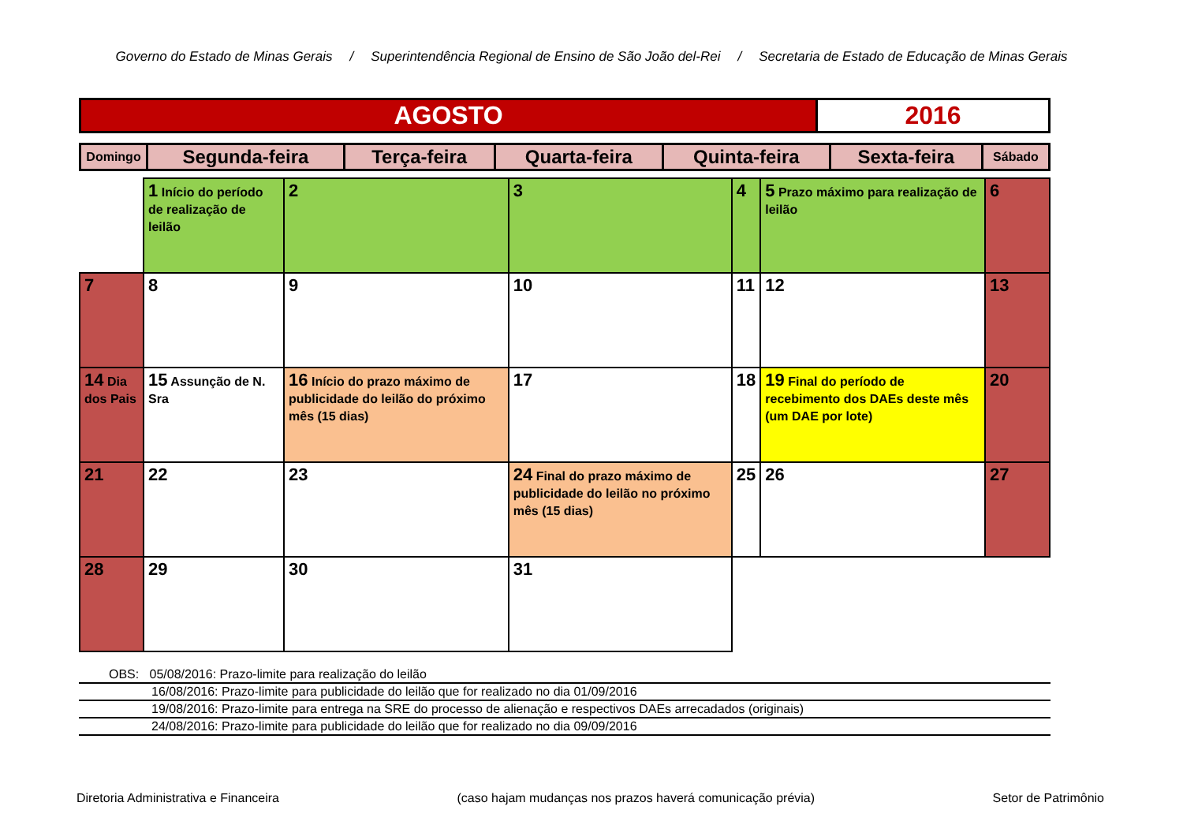Governo do Estado de Minas Gerais / Superintendência Regional de Ensino de São João del-Rei / Secretaria de Estado de Educação de Minas Gerais
| AGOSTO | 2016 |
| Domingo | Segunda-feira | Terça-feira | Quarta-feira | Quinta-feira | Sexta-feira | Sábado |
| | 1 Início do período de realização de leilão | 2 | 3 | 4 | 5 Prazo máximo para realização de leilão | 6 |
| 7 | 8 | 9 | 10 | 11 | 12 | 13 |
| 14 Dia dos Pais | 15 Assunção de N. Sra | 16 Início do prazo máximo de publicidade do leilão do próximo mês (15 dias) | 17 | 18 | 19 Final do período de recebimento dos DAEs deste mês (um DAE por lote) | 20 |
| 21 | 22 | 23 | 24 Final do prazo máximo de publicidade do leilão no próximo mês (15 dias) | 25 | 26 | 27 |
| 28 | 29 | 30 | 31 | | | |
OBS: 05/08/2016: Prazo-limite para realização do leilão
16/08/2016: Prazo-limite para publicidade do leilão que for realizado no dia 01/09/2016
19/08/2016: Prazo-limite para entrega na SRE do processo de alienação e respectivos DAEs arrecadados (originais)
24/08/2016: Prazo-limite para publicidade do leilão que for realizado no dia 09/09/2016
Diretoria Administrativa e Financeira (caso hajam mudanças nos prazos haverá comunicação prévia) Setor de Patrimônio